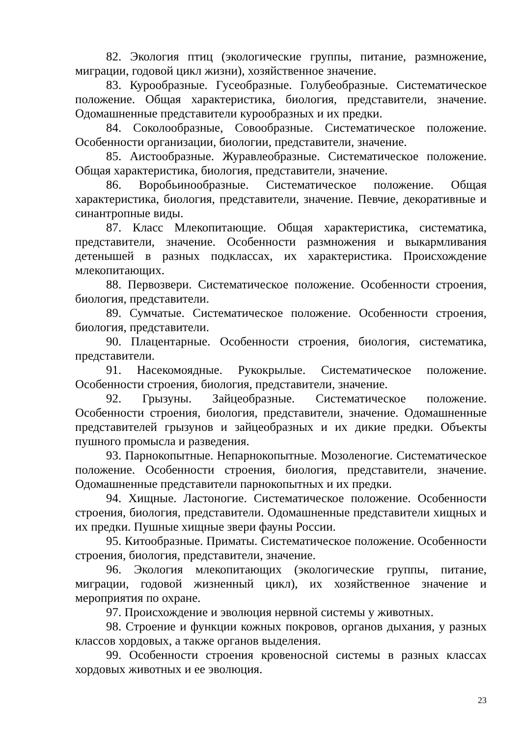82. Экология птиц (экологические группы, питание, размножение, миграции, годовой цикл жизни), хозяйственное значение.
83. Курообразные. Гусеобразные. Голубеобразные. Систематическое положение. Общая характеристика, биология, представители, значение. Одомашненные представители курообразных и их предки.
84. Соколообразные, Совообразные. Систематическое положение. Особенности организации, биологии, представители, значение.
85. Аистообразные. Журавлеобразные. Систематическое положение. Общая характеристика, биология, представители, значение.
86. Воробьинообразные. Систематическое положение. Общая характеристика, биология, представители, значение. Певчие, декоративные и синантропные виды.
87. Класс Млекопитающие. Общая характеристика, систематика, представители, значение. Особенности размножения и выкармливания детенышей в разных подклассах, их характеристика. Происхождение млекопитающих.
88. Первозвери. Систематическое положение. Особенности строения, биология, представители.
89. Сумчатые. Систематическое положение. Особенности строения, биология, представители.
90. Плацентарные. Особенности строения, биология, систематика, представители.
91. Насекомоядные. Рукокрылые. Систематическое положение. Особенности строения, биология, представители, значение.
92. Грызуны. Зайцеобразные. Систематическое положение. Особенности строения, биология, представители, значение. Одомашненные представителей грызунов и зайцеобразных и их дикие предки. Объекты пушного промысла и разведения.
93. Парнокопытные. Непарнокопытные. Мозоленогие. Систематическое положение. Особенности строения, биология, представители, значение. Одомашненные представители парнокопытных и их предки.
94. Хищные. Ластоногие. Систематическое положение. Особенности строения, биология, представители. Одомашненные представители хищных и их предки. Пушные хищные звери фауны России.
95. Китообразные. Приматы. Систематическое положение. Особенности строения, биология, представители, значение.
96. Экология млекопитающих (экологические группы, питание, миграции, годовой жизненный цикл), их хозяйственное значение и мероприятия по охране.
97. Происхождение и эволюция нервной системы у животных.
98. Строение и функции кожных покровов, органов дыхания, у разных классов хордовых, а также органов выделения.
99. Особенности строения кровеносной системы в разных классах хордовых животных и ее эволюция.
23